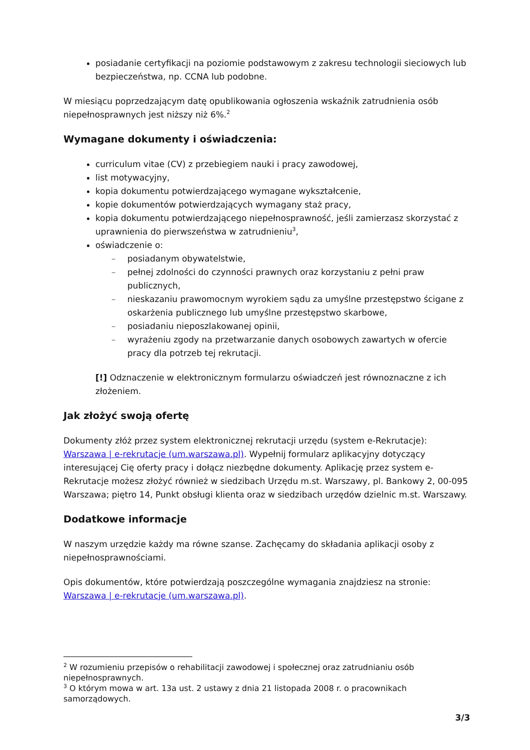posiadanie certyfikacji na poziomie podstawowym z zakresu technologii sieciowych lub bezpieczeństwa, np. CCNA lub podobne.
W miesiącu poprzedzającym datę opublikowania ogłoszenia wskaźnik zatrudnienia osób niepełnosprawnych jest niższy niż 6%.<sup>2</sup>
Wymagane dokumenty i oświadczenia:
curriculum vitae (CV) z przebiegiem nauki i pracy zawodowej,
list motywacyjny,
kopia dokumentu potwierdzającego wymagane wykształcenie,
kopie dokumentów potwierdzających wymagany staż pracy,
kopia dokumentu potwierdzającego niepełnosprawność, jeśli zamierzasz skorzystać z uprawnienia do pierwszeństwa w zatrudnieniu<sup>3</sup>,
oświadczenie o:
– posiadanym obywatelstwie,
– pełnej zdolności do czynności prawnych oraz korzystaniu z pełni praw publicznych,
– nieskazaniu prawomocnym wyrokiem sądu za umyślne przestępstwo ścigane z oskarżenia publicznego lub umyślne przestępstwo skarbowe,
– posiadaniu nieposzlakowanej opinii,
– wyrażeniu zgody na przetwarzanie danych osobowych zawartych w ofercie pracy dla potrzeb tej rekrutacji.
[!] Odznaczenie w elektronicznym formularzu oświadczeń jest równoznaczne z ich złożeniem.
Jak złożyć swoją ofertę
Dokumenty złóż przez system elektronicznej rekrutacji urzędu (system e-Rekrutacje): Warszawa | e-rekrutacje (um.warszawa.pl). Wypełnij formularz aplikacyjny dotyczący interesującej Cię oferty pracy i dołącz niezbędne dokumenty. Aplikację przez system e-Rekrutacje możesz złożyć również w siedzibach Urzędu m.st. Warszawy, pl. Bankowy 2, 00-095 Warszawa; piętro 14, Punkt obsługi klienta oraz w siedzibach urzędów dzielnic m.st. Warszawy.
Dodatkowe informacje
W naszym urzędzie każdy ma równe szanse. Zachęcamy do składania aplikacji osoby z niepełnosprawnościami.
Opis dokumentów, które potwierdzają poszczególne wymagania znajdziesz na stronie: Warszawa | e-rekrutacje (um.warszawa.pl).
<sup>2</sup> W rozumieniu przepisów o rehabilitacji zawodowej i społecznej oraz zatrudnianiu osób niepełnosprawnych.
<sup>3</sup> O którym mowa w art. 13a ust. 2 ustawy z dnia 21 listopada 2008 r. o pracownikach samorządowych.
3/3